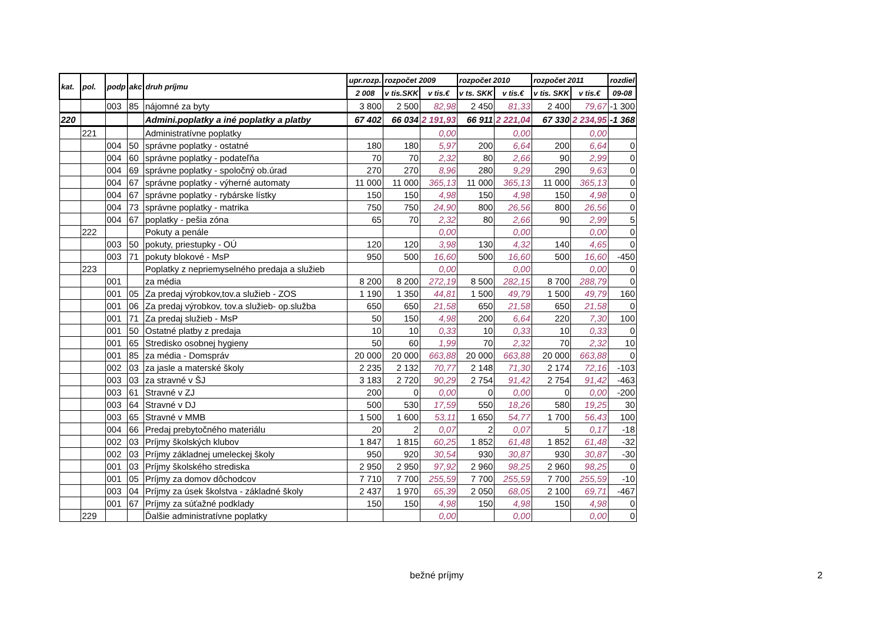| kat. | pol. | podp | akc | druh príjmu | upr.rozp. | rozpočet 2009 | | rozpočet 2010 | | rozpočet 2011 | | rozdiel |
| --- | --- | --- | --- | --- | --- | --- | --- | --- | --- | --- | --- | --- |
| | | | | | 2 008 | v tis.SKK | v tis.€ | v ts. SKK | v tis.€ | v tis. SKK | v tis.€ | 09-08 |
| | | 003 | 85 | nájomné za byty | 3 800 | 2 500 | 82,98 | 2 450 | 81,33 | 2 400 | 79,67 | -1 300 |
| 220 | | | | Admini.poplatky a iné poplatky a platby | 67 402 | 66 034 | 2 191,93 | 66 911 | 2 221,04 | 67 330 | 2 234,95 | -1 368 |
| | 221 | | | Administratívne poplatky | | | 0,00 | | 0,00 | | 0,00 | |
| | | 004 | 50 | správne poplatky - ostatné | 180 | 180 | 5,97 | 200 | 6,64 | 200 | 6,64 | 0 |
| | | 004 | 60 | správne poplatky - podateľňa | 70 | 70 | 2,32 | 80 | 2,66 | 90 | 2,99 | 0 |
| | | 004 | 69 | správne poplatky - spoločný ob.úrad | 270 | 270 | 8,96 | 280 | 9,29 | 290 | 9,63 | 0 |
| | | 004 | 67 | správne poplatky - výherné automaty | 11 000 | 11 000 | 365,13 | 11 000 | 365,13 | 11 000 | 365,13 | 0 |
| | | 004 | 67 | správne poplatky - rybárske lístky | 150 | 150 | 4,98 | 150 | 4,98 | 150 | 4,98 | 0 |
| | | 004 | 73 | správne poplatky - matrika | 750 | 750 | 24,90 | 800 | 26,56 | 800 | 26,56 | 0 |
| | | 004 | 67 | poplatky - pešia zóna | 65 | 70 | 2,32 | 80 | 2,66 | 90 | 2,99 | 5 |
| | 222 | | | Pokuty a penále | | | 0,00 | | 0,00 | | 0,00 | 0 |
| | | 003 | 50 | pokuty, priestupky - OÚ | 120 | 120 | 3,98 | 130 | 4,32 | 140 | 4,65 | 0 |
| | | 003 | 71 | pokuty blokové - MsP | 950 | 500 | 16,60 | 500 | 16,60 | 500 | 16,60 | -450 |
| | 223 | | | Poplatky z nepriemyselného predaja a služieb | | | 0,00 | | 0,00 | | 0,00 | 0 |
| | | 001 | | za média | 8 200 | 8 200 | 272,19 | 8 500 | 282,15 | 8 700 | 288,79 | 0 |
| | | 001 | 05 | Za predaj výrobkov,tov.a služieb - ZOS | 1 190 | 1 350 | 44,81 | 1 500 | 49,79 | 1 500 | 49,79 | 160 |
| | | 001 | 06 | Za predaj výrobkov, tov.a služieb- op.služba | 650 | 650 | 21,58 | 650 | 21,58 | 650 | 21,58 | 0 |
| | | 001 | 71 | Za predaj služieb - MsP | 50 | 150 | 4,98 | 200 | 6,64 | 220 | 7,30 | 100 |
| | | 001 | 50 | Ostatné platby z predaja | 10 | 10 | 0,33 | 10 | 0,33 | 10 | 0,33 | 0 |
| | | 001 | 65 | Stredisko osobnej hygieny | 50 | 60 | 1,99 | 70 | 2,32 | 70 | 2,32 | 10 |
| | | 001 | 85 | za média - Domspráv | 20 000 | 20 000 | 663,88 | 20 000 | 663,88 | 20 000 | 663,88 | 0 |
| | | 002 | 03 | za jasle a materské školy | 2 235 | 2 132 | 70,77 | 2 148 | 71,30 | 2 174 | 72,16 | -103 |
| | | 003 | 03 | za stravné v ŠJ | 3 183 | 2 720 | 90,29 | 2 754 | 91,42 | 2 754 | 91,42 | -463 |
| | | 003 | 61 | Stravné v ZJ | 200 | 0 | 0,00 | 0 | 0,00 | 0 | 0,00 | -200 |
| | | 003 | 64 | Stravné v DJ | 500 | 530 | 17,59 | 550 | 18,26 | 580 | 19,25 | 30 |
| | | 003 | 65 | Stravné v MMB | 1 500 | 1 600 | 53,11 | 1 650 | 54,77 | 1 700 | 56,43 | 100 |
| | | 004 | 66 | Predaj prebytočného materiálu | 20 | 2 | 0,07 | 2 | 0,07 | 5 | 0,17 | -18 |
| | | 002 | 03 | Príjmy školských klubov | 1 847 | 1 815 | 60,25 | 1 852 | 61,48 | 1 852 | 61,48 | -32 |
| | | 002 | 03 | Príjmy základnej umeleckej školy | 950 | 920 | 30,54 | 930 | 30,87 | 930 | 30,87 | -30 |
| | | 001 | 03 | Príjmy školského strediska | 2 950 | 2 950 | 97,92 | 2 960 | 98,25 | 2 960 | 98,25 | 0 |
| | | 001 | 05 | Príjmy za domov dôchodcov | 7 710 | 7 700 | 255,59 | 7 700 | 255,59 | 7 700 | 255,59 | -10 |
| | | 003 | 04 | Príjmy za úsek školstva - základné školy | 2 437 | 1 970 | 65,39 | 2 050 | 68,05 | 2 100 | 69,71 | -467 |
| | | 001 | 67 | Príjmy za súťažné podklady | 150 | 150 | 4,98 | 150 | 4,98 | 150 | 4,98 | 0 |
| | 229 | | | Ďalšie administratívne poplatky | | | 0,00 | | 0,00 | | 0,00 | 0 |
bežné príjmy 2